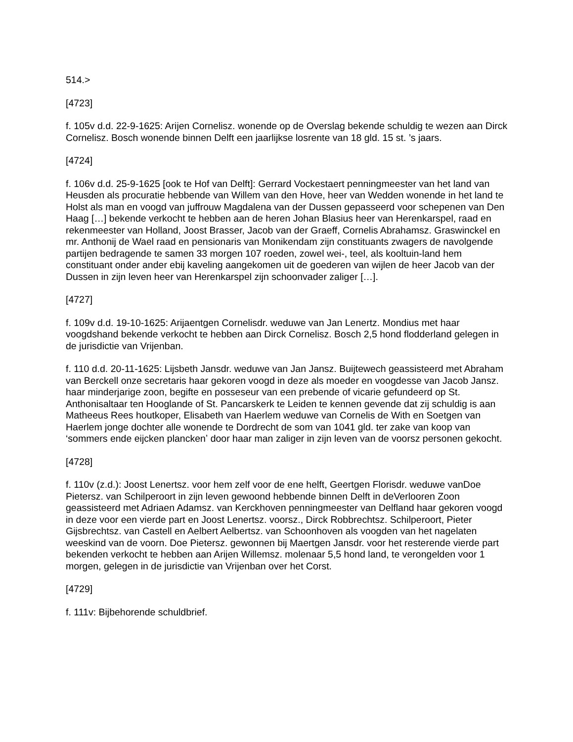514.>
[4723]
f. 105v d.d. 22-9-1625: Arijen Cornelisz. wonende op de Overslag bekende schuldig te wezen aan Dirck Cornelisz. Bosch wonende binnen Delft een jaarlijkse losrente van 18 gld. 15 st. ’s jaars.
[4724]
f. 106v d.d. 25-9-1625 [ook te Hof van Delft]: Gerrard Vockestaert penningmeester van het land van Heusden als procuratie hebbende van Willem van den Hove, heer van Wedden wonende in het land te Holst als man en voogd van juffrouw Magdalena van der Dussen gepasseerd voor schepenen van Den Haag […] bekende verkocht te hebben aan de heren Johan Blasius heer van Herenkarspel, raad en rekenmeester van Holland, Joost Brasser, Jacob van der Graeff, Cornelis Abrahamsz. Graswinckel en mr. Anthonij de Wael raad en pensionaris van Monikendam zijn constituants zwagers de navolgende partijen bedragende te samen 33 morgen 107 roeden, zowel wei-, teel, als kooltuin-land hem constituant onder ander ebij kaveling aangekomen uit de goederen van wijlen de heer Jacob van der Dussen in zijn leven heer van Herenkarspel zijn schoonvader zaliger […].
[4727]
f. 109v d.d. 19-10-1625: Arijaentgen Cornelisdr. weduwe van Jan Lenertz. Mondius met haar voogdshand bekende verkocht te hebben aan Dirck Cornelisz. Bosch 2,5 hond flodderland gelegen in de jurisdictie van Vrijenban.
f. 110 d.d. 20-11-1625: Lijsbeth Jansdr. weduwe van Jan Jansz. Buijtewech geassisteerd met Abraham van Berckell onze secretaris haar gekoren voogd in deze als moeder en voogdesse van Jacob Jansz. haar minderjarige zoon, begifte en posseseur van een prebende of vicarie gefundeerd op St. Anthonisaltaar ten Hooglande of St. Pancarskerk te Leiden te kennen gevende dat zij schuldig is aan Matheeus Rees houtkoper, Elisabeth van Haerlem weduwe van Cornelis de With en Soetgen van Haerlem jonge dochter alle wonende te Dordrecht de som van 1041 gld. ter zake van koop van ‘sommers ende eijcken planckenʼ door haar man zaliger in zijn leven van de voorsz personen gekocht.
[4728]
f. 110v (z.d.): Joost Lenertsz. voor hem zelf voor de ene helft, Geertgen Florisdr. weduwe vanDoe Pietersz. van Schilperoort in zijn leven gewoond hebbende binnen Delft in deVerlooren Zoon geassisteerd met Adriaen Adamsz. van Kerckhoven penningmeester van Delfland haar gekoren voogd in deze voor een vierde part en Joost Lenertsz. voorsz., Dirck Robbrechtsz. Schilperoort, Pieter Gijsbrechtsz. van Castell en Aelbert Aelbertsz. van Schoonhoven als voogden van het nagelaten weeskind van de voorn. Doe Pietersz. gewonnen bij Maertgen Jansdr. voor het resterende vierde part bekenden verkocht te hebben aan Arijen Willemsz. molenaar 5,5 hond land, te verongelden voor 1 morgen, gelegen in de jurisdictie van Vrijenban over het Corst.
[4729]
f. 111v: Bijbehorende schuldbrief.